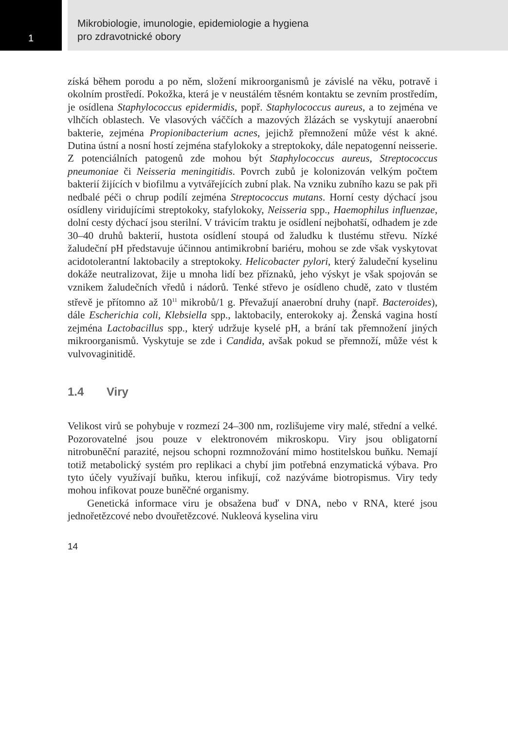1
Mikrobiologie, imunologie, epidemiologie a hygiena
pro zdravotnické obory
získá během porodu a po něm, složení mikroorganismů je závislé na věku, potravě i okolním prostředí. Pokožka, která je v neustálém těsném kontaktu se zevním prostředím, je osídlena Staphylococcus epidermidis, popř. Staphylococcus aureus, a to zejména ve vlhčích oblastech. Ve vlasových váččích a mazových žlázách se vyskytují anaerobní bakterie, zejména Propionibacterium acnes, jejichž přemnožení může vést k akné. Dutina ústní a nosní hostí zejména stafylokoky a streptokoky, dále nepatogenní neisserie. Z potenciálních patogenů zde mohou být Staphylococcus aureus, Streptococcus pneumoniae či Neisseria meningitidis. Povrch zubů je kolonizován velkým počtem bakterií žijících v biofilmu a vytvářejících zubní plak. Na vzniku zubního kazu se pak při nedbalé péči o chrup podílí zejména Streptococcus mutans. Horní cesty dýchací jsou osídleny viridujícími streptokoky, stafylokoky, Neisseria spp., Haemophilus influenzae, dolní cesty dýchací jsou sterilní. V trávicím traktu je osídlení nejbohatší, odhadem je zde 30–40 druhů bakterií, hustota osídlení stoupá od žaludku k tlustému střevu. Nízké žaludeční pH představuje účinnou antimikrobní bariéru, mohou se zde však vyskytovat acidotolerantní laktobacily a streptokoky. Helicobacter pylori, který žaludeční kyselinu dokáže neutralizovat, žije u mnoha lidí bez příznaků, jeho výskyt je však spojován se vznikem žaludečních vředů i nádorů. Tenké střevo je osídleno chudě, zato v tlustém střevě je přítomno až 10<sup>11</sup> mikrobů/1 g. Převažují anaerobní druhy (např. Bacteroides), dále Escherichia coli, Klebsiella spp., laktobacily, enterokoky aj. Ženská vagina hostí zejména Lactobacillus spp., který udržuje kyselé pH, a brání tak přemnožení jiných mikroorganismů. Vyskytuje se zde i Candida, avšak pokud se přemnoží, může vést k vulvovaginitidě.
1.4 Viry
Velikost virů se pohybuje v rozmezí 24–300 nm, rozlišujeme viry malé, střední a velké. Pozorovatelné jsou pouze v elektronovém mikroskopu. Viry jsou obligatorní nitrobuněční parazité, nejsou schopni rozmnožování mimo hostitelskou buňku. Nemají totiž metabolický systém pro replikaci a chybí jim potřebná enzymatická výbava. Pro tyto účely využívají buňku, kterou infikují, což nazýváme biotropismus. Viry tedy mohou infikovat pouze buněčné organismy.
Genetická informace viru je obsažena buď v DNA, nebo v RNA, které jsou jednořetězcové nebo dvouřetězcové. Nukleová kyselina viru
14